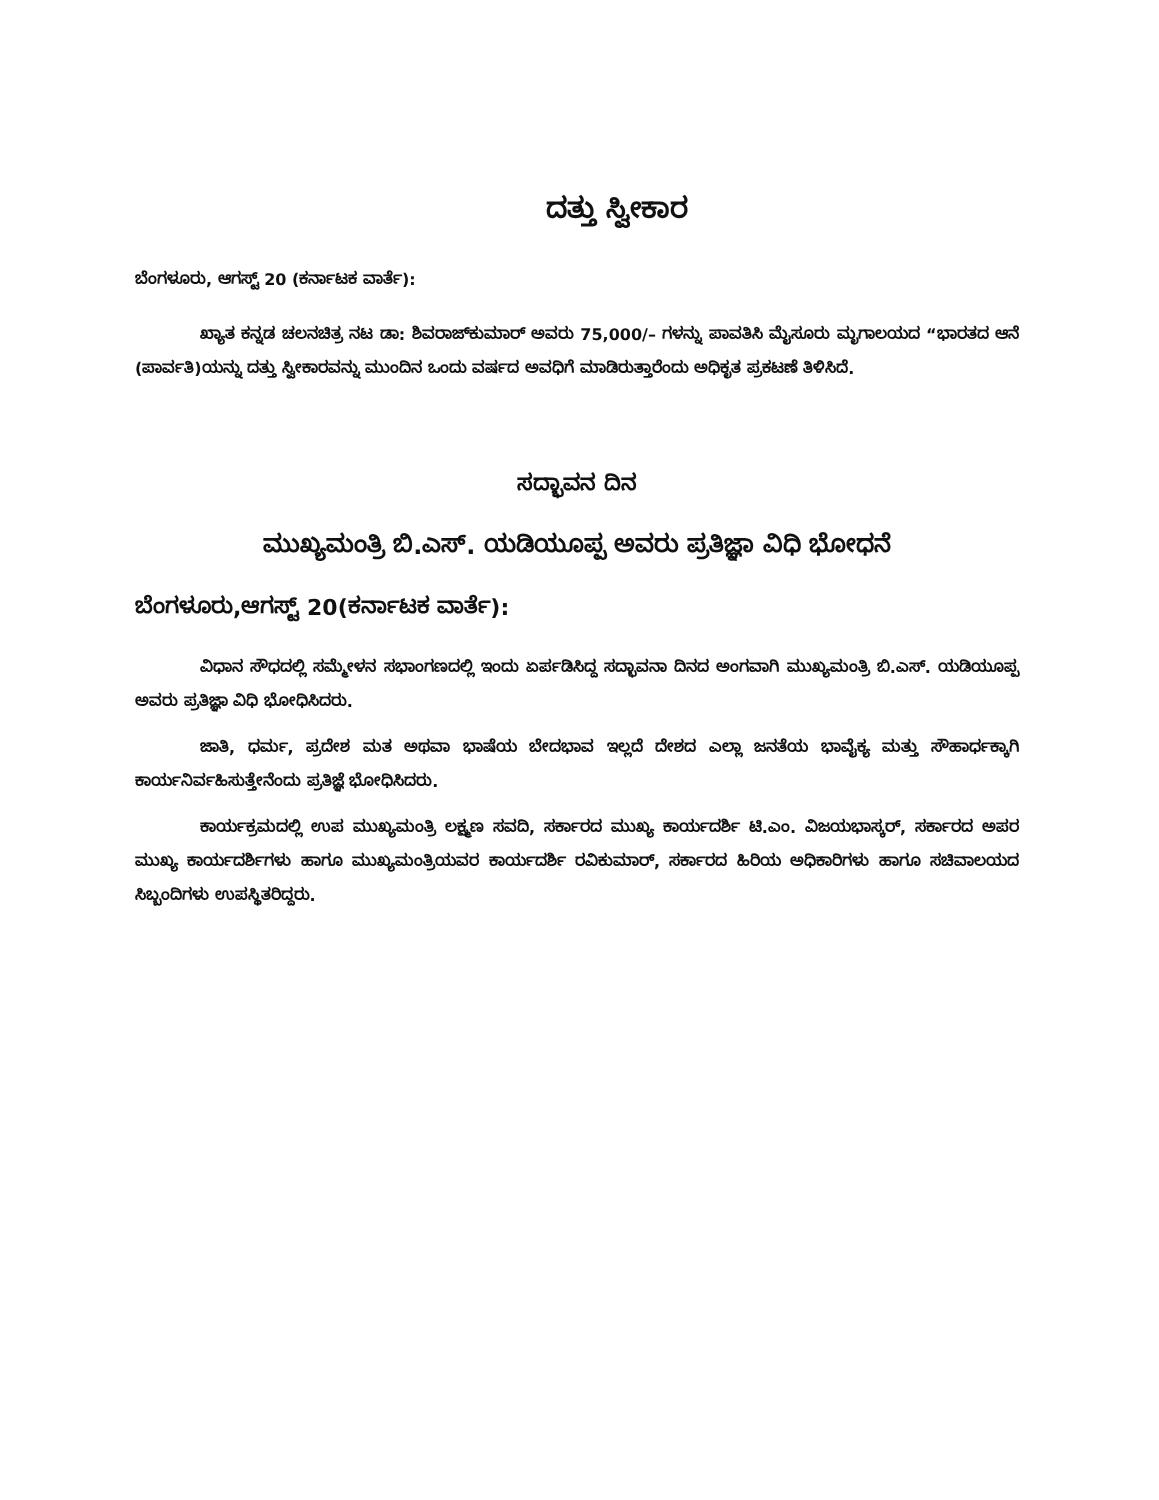ದತ್ತು ಸ್ವೀಕಾರ
ಬೆಂಗಳೂರು, ಆಗಸ್ಟ್ 20 (ಕರ್ನಾಟಕ ವಾರ್ತೆ):
ಖ್ಯಾತ ಕನ್ನಡ ಚಲನಚಿತ್ರ ನಟ ಡಾ: ಶಿವರಾಜ್‌ಕುಮಾರ್ ಅವರು 75,000/– ಗಳನ್ನು ಪಾವತಿಸಿ ಮೈಸೂರು ಮೃಗಾಲಯದ “ಭಾರತದ ಆನೆ (ಪಾರ್ವತಿ)ಯನ್ನು ದತ್ತು ಸ್ವೀಕಾರವನ್ನು ಮುಂದಿನ ಒಂದು ವರ್ಷದ ಅವಧಿಗೆ ಮಾಡಿರುತ್ತಾರೆಂದು ಅಧಿಕೃತ ಪ್ರಕಟಣೆ ತಿಳಿಸಿದೆ.
ಸದ್ಭಾವನ ದಿನ
ಮುಖ್ಯಮಂತ್ರಿ ಬಿ.ಎಸ್. ಯಡಿಯೂಪ್ಪ ಅವರು ಪ್ರತಿಜ್ಞಾ ವಿಧಿ ಭೋಧನೆ
ಬೆಂಗಳೂರು,ಆಗಸ್ಟ್ 20(ಕರ್ನಾಟಕ ವಾರ್ತೆ):
ವಿಧಾನ ಸೌಧದಲ್ಲಿ ಸಮ್ಮೇಳನ ಸಭಾಂಗಣದಲ್ಲಿ ಇಂದು ಏರ್ಪಡಿಸಿದ್ದ ಸದ್ಭಾವನಾ ದಿನದ ಅಂಗವಾಗಿ ಮುಖ್ಯಮಂತ್ರಿ ಬಿ.ಎಸ್. ಯಡಿಯೂಪ್ಪ ಅವರು ಪ್ರತಿಜ್ಞಾ ವಿಧಿ ಭೋಧಿಸಿದರು.
ಜಾತಿ, ಧರ್ಮ, ಪ್ರದೇಶ ಮತ ಅಥವಾ ಭಾಷೆಯ ಬೇದಭಾವ ಇಲ್ಲದೆ ದೇಶದ ಎಲ್ಲಾ ಜನತೆಯ ಭಾವೈಕ್ಯ ಮತ್ತು ಸೌಹಾರ್ಧಕ್ಕಾಗಿ ಕಾರ್ಯನಿರ್ವಹಿಸುತ್ತೇನೆಂದು ಪ್ರತಿಜ್ಞೆ ಭೋಧಿಸಿದರು.
ಕಾರ್ಯಕ್ರಮದಲ್ಲಿ ಉಪ ಮುಖ್ಯಮಂತ್ರಿ ಲಕ್ಷ್ಮಣ ಸವದಿ, ಸರ್ಕಾರದ ಮುಖ್ಯ ಕಾರ್ಯದರ್ಶಿ ಟಿ.ಎಂ. ವಿಜಯಭಾಸ್ಕರ್, ಸರ್ಕಾರದ ಅಪರ ಮುಖ್ಯ ಕಾರ್ಯದರ್ಶಿಗಳು ಹಾಗೂ ಮುಖ್ಯಮಂತ್ರಿಯವರ ಕಾರ್ಯದರ್ಶಿ ರವಿಕುಮಾರ್, ಸರ್ಕಾರದ ಹಿರಿಯ ಅಧಿಕಾರಿಗಳು ಹಾಗೂ ಸಚಿವಾಲಯದ ಸಿಬ್ಬಂದಿಗಳು ಉಪಸ್ಥಿತರಿದ್ದರು.